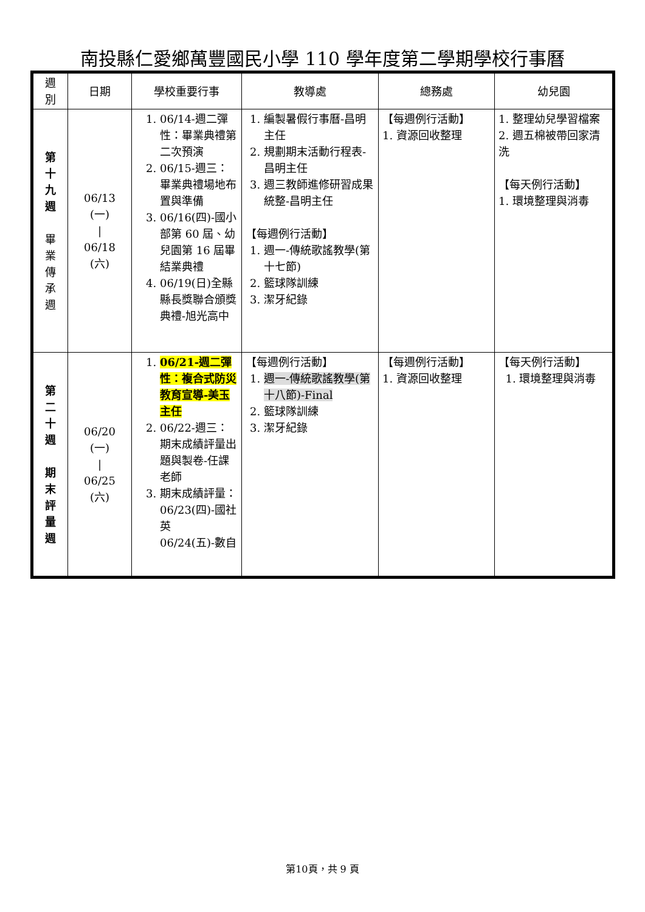南投縣仁愛鄉萬豐國民小學 110 學年度第二學期學校行事曆
| 週 別 | 日期 | 學校重要行事 | 教導處 | 總務處 | 幼兒園 |
| --- | --- | --- | --- | --- | --- |
| 第 十 九 週 畢 業 傳 承 週 | 06/13 (一) / 06/18 (六) | 1. 06/14-週二彈性：畢業典禮第二次預演 2. 06/15-週三：畢業典禮場地布置與準備 3. 06/16(四)-國小部第 60 屆、幼兒園第 16 屆畢結業典禮 4. 06/19(日)全縣縣長獎聯合頒獎典禮-旭光高中 | 1. 編製暑假行事曆-昌明主任 2. 規劃期末活動行程表-昌明主任 3. 週三教師進修研習成果統整-昌明主任 【每週例行活動】 1. 週一-傳統歌謠教學(第十七節) 2. 籃球隊訓練 3. 潔牙紀錄 | 【每週例行活動】 1. 資源回收整理 | 1. 整理幼兒學習檔案 2. 週五棉被帶回家清洗 【每天例行活動】 1. 環境整理與消毒 |
| 第 二 十 週 期 末 評 量 週 | 06/20 (一) / 06/25 (六) | 1. 06/21-週二彈性：複合式防災教育宣導-美玉主任 2. 06/22-週三：期末成績評量出題與製卷-任課老師 3. 期末成績評量： 06/23(四)-國社英 06/24(五)-數自 | 【每週例行活動】 1. 週一-傳統歌謠教學(第十八節)-Final 2. 籃球隊訓練 3. 潔牙紀錄 | 【每週例行活動】 1. 資源回收整理 | 【每天例行活動】 1. 環境整理與消毒 |
第10頁，共 9 頁